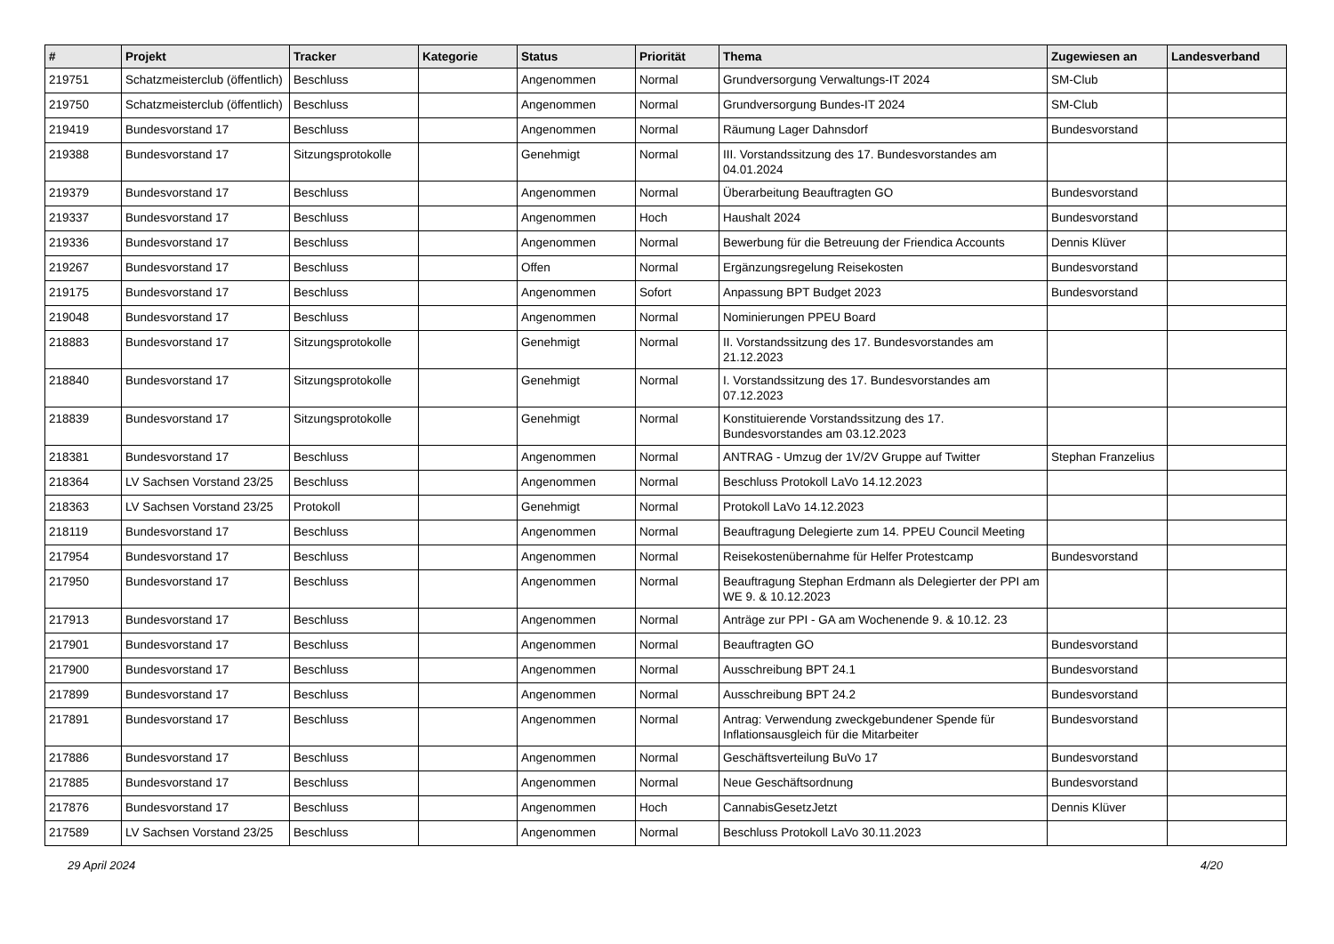| # | Projekt | Tracker | Kategorie | Status | Priorität | Thema | Zugewiesen an | Landesverband |
| --- | --- | --- | --- | --- | --- | --- | --- | --- |
| 219751 | Schatzmeisterclub (öffentlich) | Beschluss | | Angenommen | Normal | Grundversorgung Verwaltungs-IT 2024 | SM-Club | |
| 219750 | Schatzmeisterclub (öffentlich) | Beschluss | | Angenommen | Normal | Grundversorgung Bundes-IT 2024 | SM-Club | |
| 219419 | Bundesvorstand 17 | Beschluss | | Angenommen | Normal | Räumung Lager Dahnsdorf | Bundesvorstand | |
| 219388 | Bundesvorstand 17 | Sitzungsprotokolle | | Genehmigt | Normal | III. Vorstandssitzung des 17. Bundesvorstandes am 04.01.2024 | | |
| 219379 | Bundesvorstand 17 | Beschluss | | Angenommen | Normal | Überarbeitung Beauftragten GO | Bundesvorstand | |
| 219337 | Bundesvorstand 17 | Beschluss | | Angenommen | Hoch | Haushalt 2024 | Bundesvorstand | |
| 219336 | Bundesvorstand 17 | Beschluss | | Angenommen | Normal | Bewerbung für die Betreuung der Friendica Accounts | Dennis Klüver | |
| 219267 | Bundesvorstand 17 | Beschluss | | Offen | Normal | Ergänzungsregelung Reisekosten | Bundesvorstand | |
| 219175 | Bundesvorstand 17 | Beschluss | | Angenommen | Sofort | Anpassung BPT Budget 2023 | Bundesvorstand | |
| 219048 | Bundesvorstand 17 | Beschluss | | Angenommen | Normal | Nominierungen PPEU Board | | |
| 218883 | Bundesvorstand 17 | Sitzungsprotokolle | | Genehmigt | Normal | II. Vorstandssitzung des 17. Bundesvorstandes am 21.12.2023 | | |
| 218840 | Bundesvorstand 17 | Sitzungsprotokolle | | Genehmigt | Normal | I. Vorstandssitzung des 17. Bundesvorstandes am 07.12.2023 | | |
| 218839 | Bundesvorstand 17 | Sitzungsprotokolle | | Genehmigt | Normal | Konstituierende Vorstandssitzung des 17. Bundesvorstandes am 03.12.2023 | | |
| 218381 | Bundesvorstand 17 | Beschluss | | Angenommen | Normal | ANTRAG - Umzug der 1V/2V Gruppe auf Twitter | Stephan Franzelius | |
| 218364 | LV Sachsen Vorstand 23/25 | Beschluss | | Angenommen | Normal | Beschluss Protokoll LaVo 14.12.2023 | | |
| 218363 | LV Sachsen Vorstand 23/25 | Protokoll | | Genehmigt | Normal | Protokoll LaVo 14.12.2023 | | |
| 218119 | Bundesvorstand 17 | Beschluss | | Angenommen | Normal | Beauftragung Delegierte zum 14. PPEU Council Meeting | | |
| 217954 | Bundesvorstand 17 | Beschluss | | Angenommen | Normal | Reisekostenübernahme für Helfer Protestcamp | Bundesvorstand | |
| 217950 | Bundesvorstand 17 | Beschluss | | Angenommen | Normal | Beauftragung Stephan Erdmann als Delegierter der PPI am WE 9. & 10.12.2023 | | |
| 217913 | Bundesvorstand 17 | Beschluss | | Angenommen | Normal | Anträge zur PPI - GA am Wochenende 9. & 10.12. 23 | | |
| 217901 | Bundesvorstand 17 | Beschluss | | Angenommen | Normal | Beauftragten GO | Bundesvorstand | |
| 217900 | Bundesvorstand 17 | Beschluss | | Angenommen | Normal | Ausschreibung BPT 24.1 | Bundesvorstand | |
| 217899 | Bundesvorstand 17 | Beschluss | | Angenommen | Normal | Ausschreibung BPT 24.2 | Bundesvorstand | |
| 217891 | Bundesvorstand 17 | Beschluss | | Angenommen | Normal | Antrag: Verwendung zweckgebundener Spende für Inflationsausgleich für die Mitarbeiter | Bundesvorstand | |
| 217886 | Bundesvorstand 17 | Beschluss | | Angenommen | Normal | Geschäftsverteilung BuVo 17 | Bundesvorstand | |
| 217885 | Bundesvorstand 17 | Beschluss | | Angenommen | Normal | Neue Geschäftsordnung | Bundesvorstand | |
| 217876 | Bundesvorstand 17 | Beschluss | | Angenommen | Hoch | CannabisGesetzJetzt | Dennis Klüver | |
| 217589 | LV Sachsen Vorstand 23/25 | Beschluss | | Angenommen | Normal | Beschluss Protokoll LaVo 30.11.2023 | | |
29 April 2024 4/20